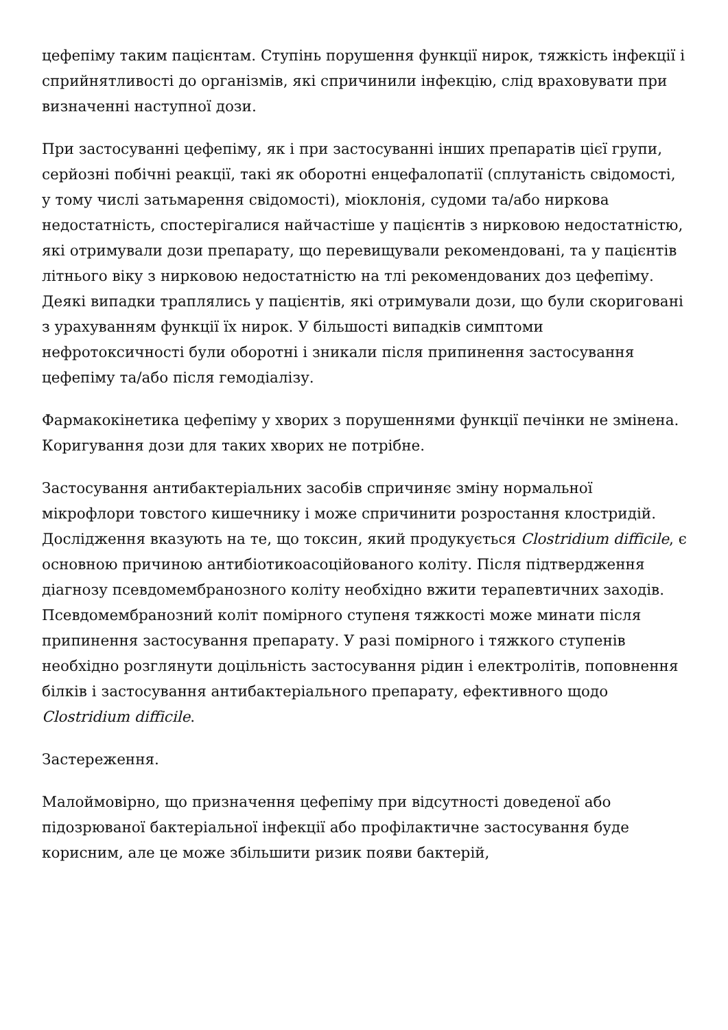цефепіму таким пацієнтам. Ступінь порушення функції нирок, тяжкість інфекції і сприйнятливості до організмів, які спричинили інфекцію, слід враховувати при визначенні наступної дози.
При застосуванні цефепіму, як і при застосуванні інших препаратів цієї групи, серйозні побічні реакції, такі як оборотні енцефалопатії (сплутаність свідомості, у тому числі затьмарення свідомості), міоклонія, судоми та/або ниркова недостатність, спостерігалися найчастіше у пацієнтів з нирковою недостатністю, які отримували дози препарату, що перевищували рекомендовані, та у пацієнтів літнього віку з нирковою недостатністю на тлі рекомендованих доз цефепіму. Деякі випадки траплялись у пацієнтів, які отримували дози, що були скориговані з урахуванням функції їх нирок. У більшості випадків симптоми нефротоксичності були оборотні і зникали після припинення застосування цефепіму та/або після гемодіалізу.
Фармакокінетика цефепіму у хворих з порушеннями функції печінки не змінена. Коригування дози для таких хворих не потрібне.
Застосування антибактеріальних засобів спричиняє зміну нормальної мікрофлори товстого кишечнику і може спричинити розростання клостридій. Дослідження вказують на те, що токсин, який продукується Clostridium difficile, є основною причиною антибіотикоасоційованого коліту. Після підтвердження діагнозу псевдомембранозного коліту необхідно вжити терапевтичних заходів. Псевдомембранозний коліт помірного ступеня тяжкості може минати після припинення застосування препарату. У разі помірного і тяжкого ступенів необхідно розглянути доцільність застосування рідин і електролітів, поповнення білків і застосування антибактеріального препарату, ефективного щодо Clostridium difficile.
Застереження.
Малоймовірно, що призначення цефепіму при відсутності доведеної або підозрюваної бактеріальної інфекції або профілактичне застосування буде корисним, але це може збільшити ризик появи бактерій,